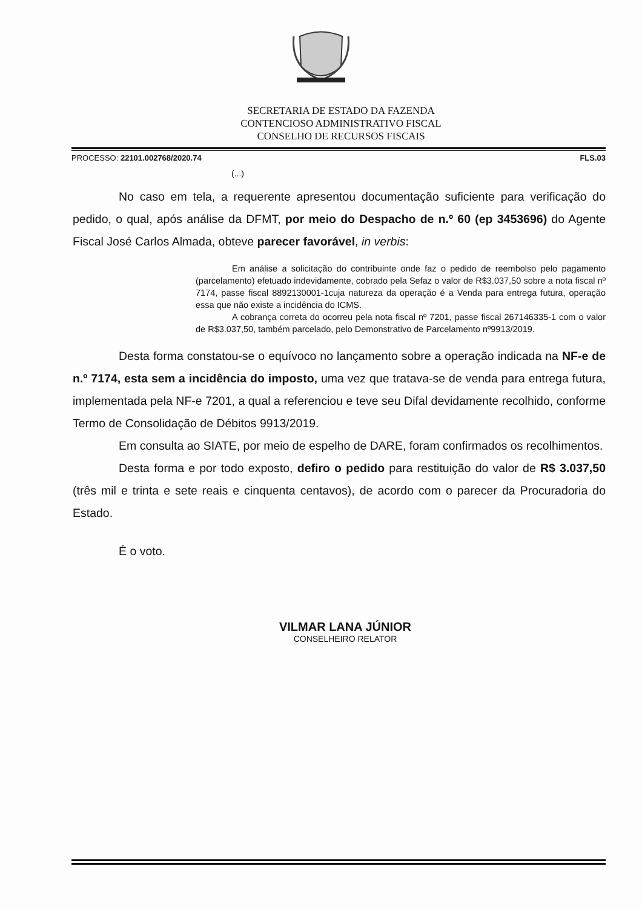SECRETARIA DE ESTADO DA FAZENDA
CONTENCIOSO ADMINISTRATIVO FISCAL
CONSELHO DE RECURSOS FISCAIS
PROCESSO: 22101.002768/2020.74 FLS.03
(...)
No caso em tela, a requerente apresentou documentação suficiente para verificação do pedido, o qual, após análise da DFMT, por meio do Despacho de n.º 60 (ep 3453696) do Agente Fiscal José Carlos Almada, obteve parecer favorável, in verbis:
Em análise a solicitação do contribuinte onde faz o pedido de reembolso pelo pagamento (parcelamento) efetuado indevidamente, cobrado pela Sefaz o valor de R$3.037,50 sobre a nota fiscal nº 7174, passe fiscal 8892130001-1cuja natureza da operação é a Venda para entrega futura, operação essa que não existe a incidência do ICMS.
A cobrança correta do ocorreu pela nota fiscal nº 7201, passe fiscal 267146335-1 com o valor de R$3.037,50, também parcelado, pelo Demonstrativo de Parcelamento nº9913/2019.
Desta forma constatou-se o equívoco no lançamento sobre a operação indicada na NF-e de n.º 7174, esta sem a incidência do imposto, uma vez que tratava-se de venda para entrega futura, implementada pela NF-e 7201, a qual a referenciou e teve seu Difal devidamente recolhido, conforme Termo de Consolidação de Débitos 9913/2019.
Em consulta ao SIATE, por meio de espelho de DARE, foram confirmados os recolhimentos.
Desta forma e por todo exposto, defiro o pedido para restituição do valor de R$ 3.037,50 (três mil e trinta e sete reais e cinquenta centavos), de acordo com o parecer da Procuradoria do Estado.
É o voto.
VILMAR LANA JÚNIOR
CONSELHEIRO RELATOR